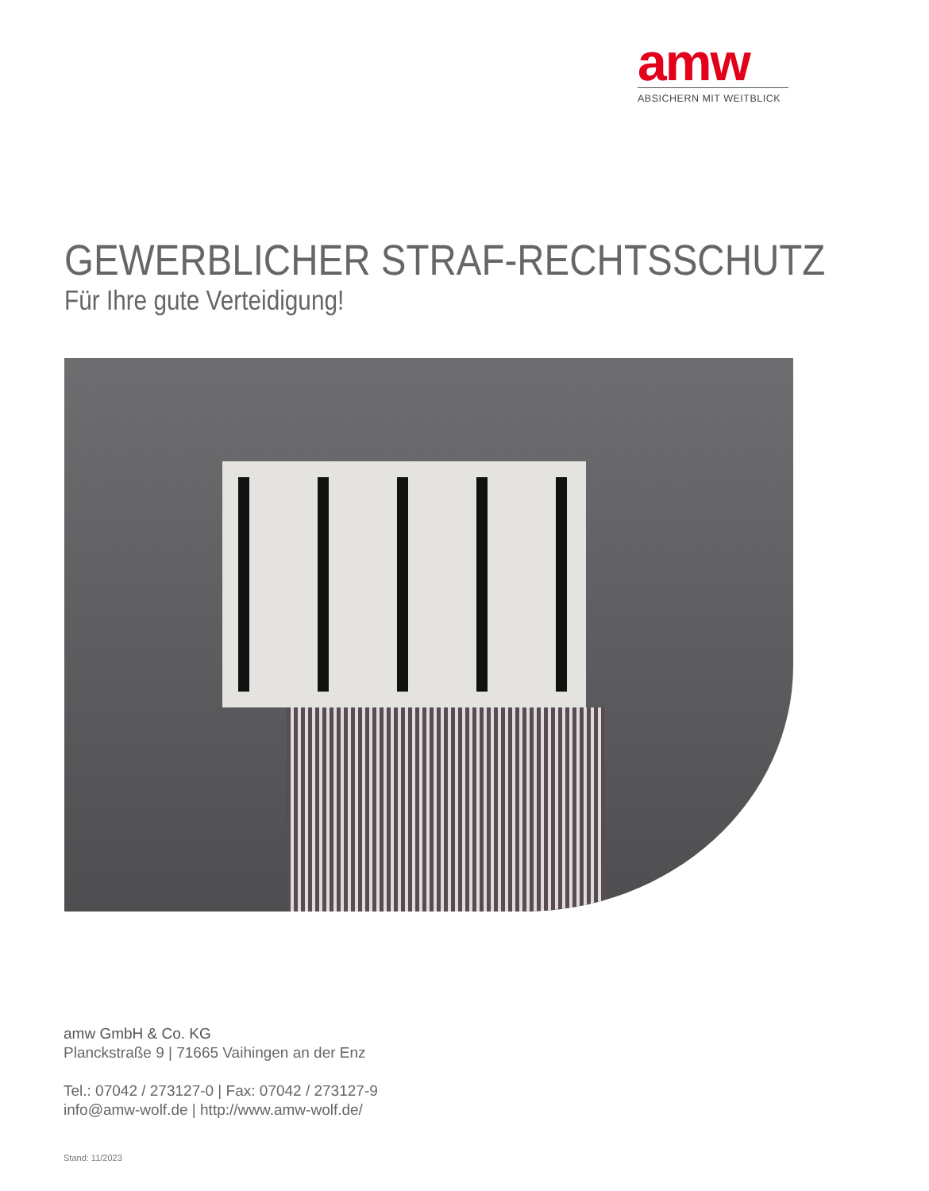amw
ABSICHERN MIT WEITBLICK
GEWERBLICHER STRAF-RECHTSSCHUTZ
Für Ihre gute Verteidigung!
amw GmbH & Co. KG
Planckstraße 9 | 71665 Vaihingen an der Enz
Tel.: 07042 / 273127-0 | Fax: 07042 / 273127-9
info@amw-wolf.de | http://www.amw-wolf.de/
Stand: 11/2023